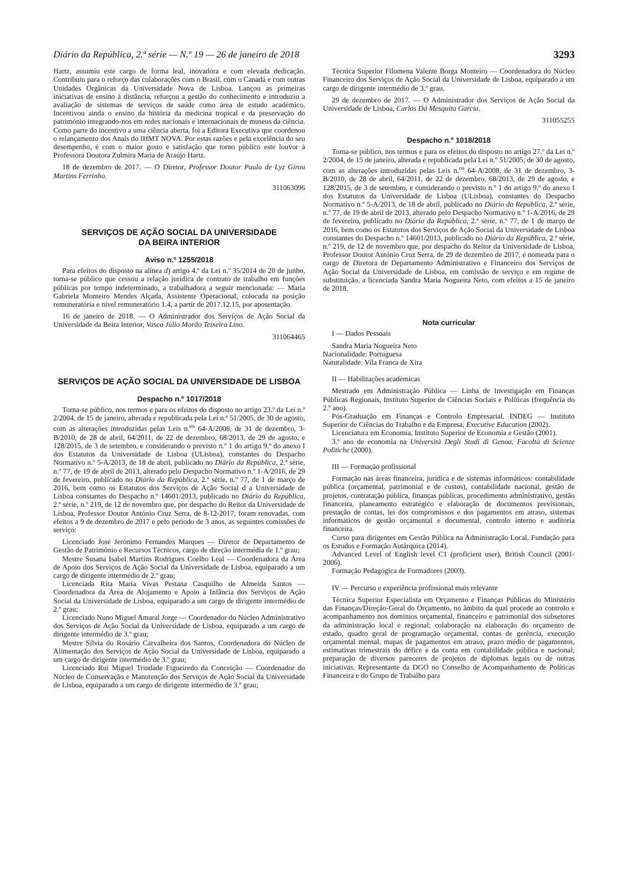Diário da República, 2.ª série — N.º 19 — 26 de janeiro de 2018 3293
Hartz, assumiu este cargo de forma leal, inovadora e com elevada dedicação. Contribuiu para o reforço das colaborações com o Brasil, com o Canadá e com outras Unidades Orgânicas da Universidade Nova de Lisboa. Lançou as primeiras iniciativas de ensino à distância, reforçou a gestão do conhecimento e introduziu a avaliação de sistemas de serviços de saúde como área de estudo académico. Incentivou ainda o ensino da história da medicina tropical e da preservação do património integrando-nos em redes nacionais e internacionais de museus da ciência. Como parte do incentivo a uma ciência aberta, foi a Editora Executiva que coordenou o relançamento dos Anais do IHMT NOVA. Por estas razões e pela excelência do seu desempenho, é com o maior gosto e satisfação que torno público este louvor à Professora Doutora Zulmira Maria de Araújo Hartz.
18 de dezembro de 2017. — O Diretor, Professor Doutor Paulo de Lyz Girou Martins Ferrinho.
311063096
SERVIÇOS DE AÇÃO SOCIAL DA UNIVERSIDADE
DA BEIRA INTERIOR
Aviso n.º 1255/2018
Para efeitos do disposto na alínea d) artigo 4.º da Lei n.º 35/2014 de 20 de junho, torna-se público que cessou a relação jurídica de contrato de trabalho em funções públicas por tempo indeterminado, a trabalhadora a seguir mencionada: — Maria Gabriela Monteiro Mendes Alçada, Assistente Operacional, colocada na posição remuneratória e nível remuneratório 1.4, a partir de 2017.12.15, por aposentação.
16 de janeiro de 2018. — O Administrador dos Serviços de Ação Social da Universidade da Beira Interior, Vasco Júlio Morão Teixeira Lino.
311064465
SERVIÇOS DE AÇÃO SOCIAL DA UNIVERSIDADE DE LISBOA
Despacho n.º 1017/2018
Torna-se público, nos termos e para os efeitos do disposto no artigo 23.º da Lei n.º 2/2004, de 15 de janeiro, alterada e republicada pela Lei n.º 51/2005, de 30 de agosto, com as alterações introduzidas pelas Leis n.<sup>os</sup> 64-A/2008, de 31 de dezembro, 3-B/2010, de 28 de abril, 64/2011, de 22 de dezembro, 68/2013, de 29 de agosto, e 128/2015, de 3 de setembro, e considerando o previsto n.º 1 do artigo 9.º do anexo I dos Estatutos da Universidade de Lisboa (ULisboa), constantes do Despacho Normativo n.º 5-A/2013, de 18 de abril, publicado no Diário da República, 2.ª série, n.º 77, de 19 de abril de 2013, alterado pelo Despacho Normativo n.º 1-A/2016, de 29 de fevereiro, publicado no Diário da República, 2.ª série, n.º 77, de 1 de março de 2016, bem como os Estatutos dos Serviços de Ação Social d a Universidade de Lisboa constantes do Despacho n.º 14601/2013, publicado no Diário da República, 2.ª série, n.º 219, de 12 de novembro que, por despacho do Reitor da Universidade de Lisboa, Professor Doutor António Cruz Serra, de 8-12-2017, foram renovadas, com efeitos a 9 de dezembro de 2017 e pelo período de 3 anos, as seguintes comissões de serviço:
Licenciado José Jerónimo Fernandes Marques — Diretor de Departamento de Gestão de Património e Recursos Técnicos, cargo de direção intermédia de 1.º grau;
Mestre Susana Isabel Martins Rodrigues Coelho Leal — Coordenadora da Área de Apoio dos Serviços de Ação Social da Universidade de Lisboa, equiparado a um cargo de dirigente intermédio de 2.º grau;
Licenciada Rita Maria Vivas Pestana Casquilho de Almeida Santos — Coordenadora da Área de Alojamento e Apoio à Infância dos Serviços de Ação Social da Universidade de Lisboa, equiparado a um cargo de dirigente intermédio de 2.º grau;
Licenciado Nuno Miguel Amaral Jorge — Coordenador do Núcleo Administrativo dos Serviços de Ação Social da Universidade de Lisboa, equiparado a um cargo de dirigente intermédio de 3.º grau;
Mestre Sílvia do Rosário Carvalheira dos Santos, Coordenadora do Núcleo de Alimentação dos Serviços de Ação Social da Universidade de Lisboa, equiparado a um cargo de dirigente intermédio de 3.º grau;
Licenciado Rui Miguel Trindade Figueiredo da Conceição — Coordenador do Núcleo de Conservação e Manutenção dos Serviços de Ação Social da Universidade de Lisboa, equiparado a um cargo de dirigente intermédio de 3.º grau;
Técnica Superior Filomena Valente Borga Monteiro — Coordenadora do Núcleo Financeiro dos Serviços de Ação Social da Universidade de Lisboa, equiparado a um cargo de dirigente intermédio de 3.º grau.
29 de dezembro de 2017. — O Administrador dos Serviços de Ação Social da Universidade de Lisboa, Carlos Dá Mesquita Garcia.
311055255
Despacho n.º 1018/2018
Torna-se público, nos termos e para os efeitos do disposto no artigo 27.º da Lei n.º 2/2004, de 15 de janeiro, alterada e republicada pela Lei n.º 51/2005, de 30 de agosto, com as alterações introduzidas pelas Leis n.<sup>os</sup> 64-A/2008, de 31 de dezembro, 3-B/2010, de 28 de abril, 64/2011, de 22 de dezembro, 68/2013, de 29 de agosto, e 128/2015, de 3 de setembro, e considerando o previsto n.º 1 do artigo 9.º do anexo I dos Estatutos da Universidade de Lisboa (ULisboa), constantes do Despacho Normativo n.º 5-A/2013, de 18 de abril, publicado no Diário da República, 2.ª série, n.º 77, de 19 de abril de 2013, alterado pelo Despacho Normativo n.º 1-A/2016, de 29 de fevereiro, publicado no Diário da República, 2.ª série, n.º 77, de 1 de março de 2016, bem como os Estatutos dos Serviços de Ação Social da Universidade de Lisboa constantes do Despacho n.º 14601/2013, publicado no Diário da República, 2.ª série, n.º 219, de 12 de novembro que, por despacho do Reitor da Universidade de Lisboa, Professor Doutor António Cruz Serra, de 29 de dezembro de 2017, é nomeada para o cargo de Diretora de Departamento Administrativo e Financeiro dos Serviços de Ação Social da Universidade de Lisboa, em comissão de serviço e em regime de substituição, a licenciada Sandra Maria Nogueira Neto, com efeitos a 15 de janeiro de 2018.
Nota curricular
I — Dados Pessoais
Sandra Maria Nogueira Neto
Nacionalidade: Portuguesa
Naturalidade: Vila Franca de Xira
II — Habilitações académicas
Mestrado em Administração Pública — Linha de Investigação em Finanças Públicas Regionais, Instituto Superior de Ciências Sociais e Políticas (frequência do 2.º ano).
Pós-Graduação em Finanças e Controlo Empresarial, INDEG — Instituto Superior de Ciências do Trabalho e da Empresa, Executive Education (2002).
Licenciatura em Economia, Instituto Superior de Economia e Gestão (2001).
3.º ano de economia na Università Degli Studi di Genoa, Facoltà di Scienze Politiche (2000).
III — Formação profissional
Formação nas áreas financeira, jurídica e de sistemas informáticos: contabilidade pública (orçamental, patrimonial e de custos), contabilidade nacional, gestão de projetos, contratação pública, finanças públicas, procedimento administrativo, gestão financeira, planeamento estratégico e elaboração de documentos previsionais, prestação de contas, lei dos compromissos e dos pagamentos em atraso, sistemas informáticos de gestão orçamental e documental, controlo interno e auditoria financeira.
Curso para dirigentes em Gestão Pública na Administração Local, Fundação para os Estudos e Formação Autárquica (2014).
Advanced Level of English level C1 (proficient user), British Council (2001-2006).
Formação Pedagógica de Formadores (2003).
IV — Percurso e experiência profissional mais relevante
Técnica Superior Especialista em Orçamento e Finanças Públicas do Ministério das Finanças/Direção-Geral do Orçamento, no âmbito da qual procede ao controlo e acompanhamento nos domínios orçamental, financeiro e patrimonial dos subsetores da administração local e regional; colaboração na elaboração do orçamento de estado, quadro geral de programação orçamental, contas de gerência, execução orçamental mensal, mapas de pagamentos em atraso, prazo médio de pagamentos, estimativas trimestrais do défice e da conta em contabilidade pública e nacional; preparação de diversos pareceres de projetos de diplomas legais ou de outras iniciativas. Representante da DGO no Conselho de Acompanhamento de Políticas Financeira e do Grupo de Trabalho para